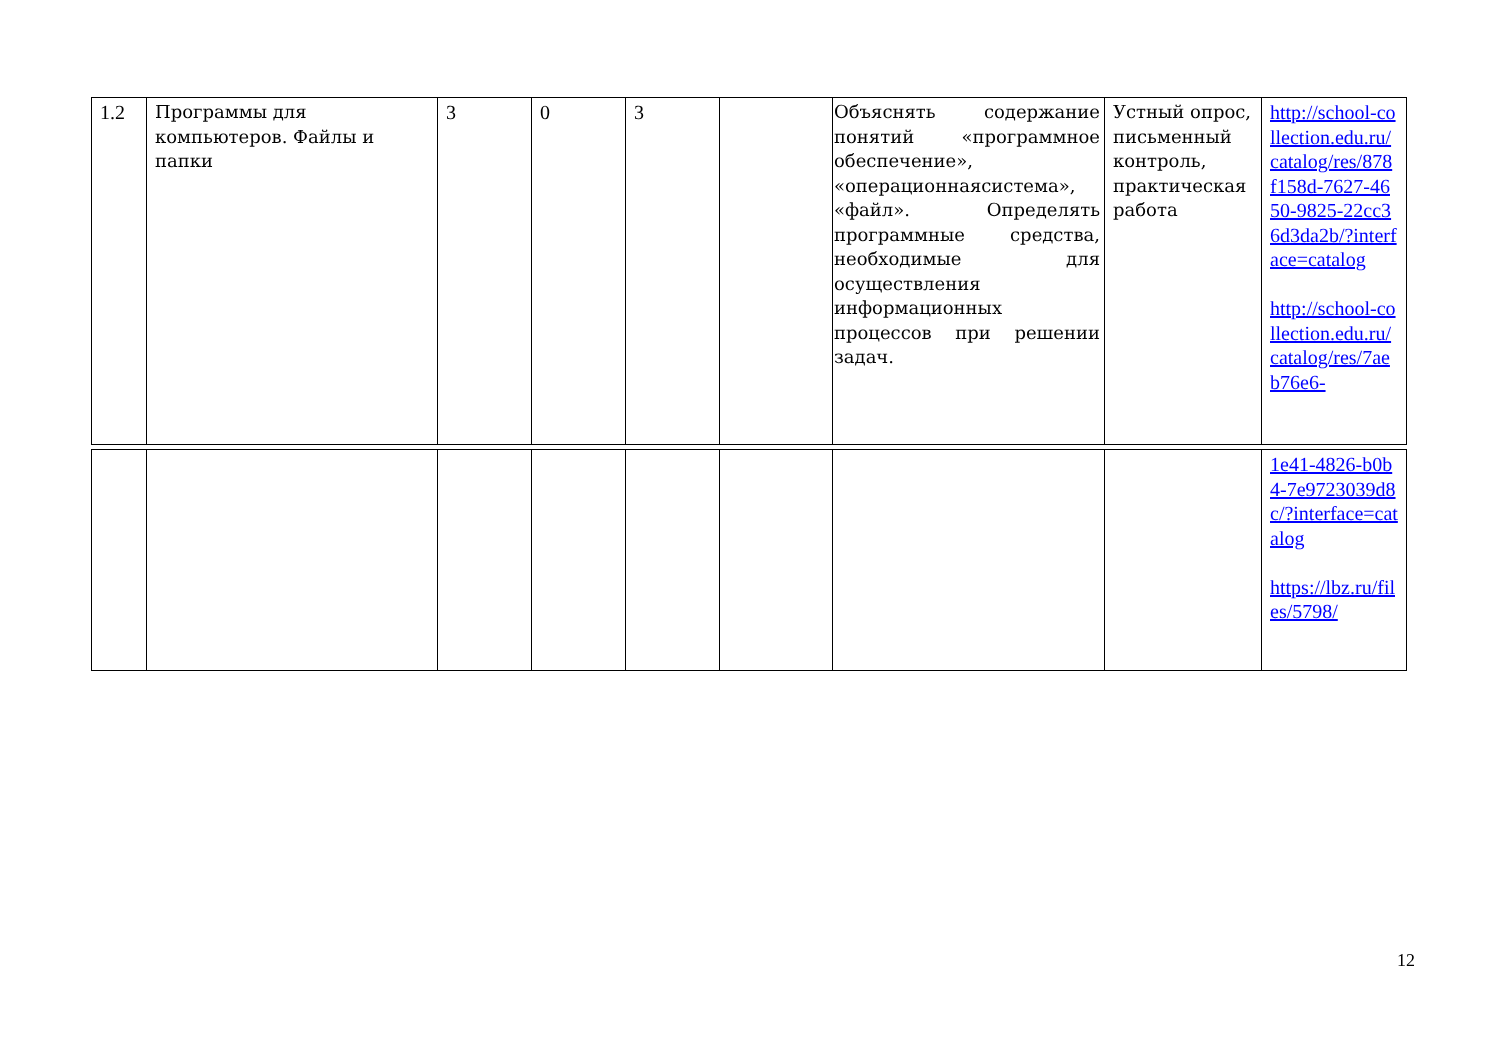| 1.2 | Программы для компьютеров. Файлы и папки | 3 | 0 | 3 | | Объяснять содержание понятий «программное обеспечение», «операционнаясистема», «файл». Определять программные средства, необходимые для осуществления информационных процессов при решении задач. | Устный опрос, письменный контроль, практическая работа | http://school-collection.edu.ru/catalog/res/878f158d-7627-4650-9825-22cc36d3da2b/?interface=catalog http://school-collection.edu.ru/catalog/res/7aeb76e6- |
| | | | | | | | | 1e41-4826-b0b4-7e9723039d8c/?interface=catalog https://lbz.ru/files/5798/ |
12